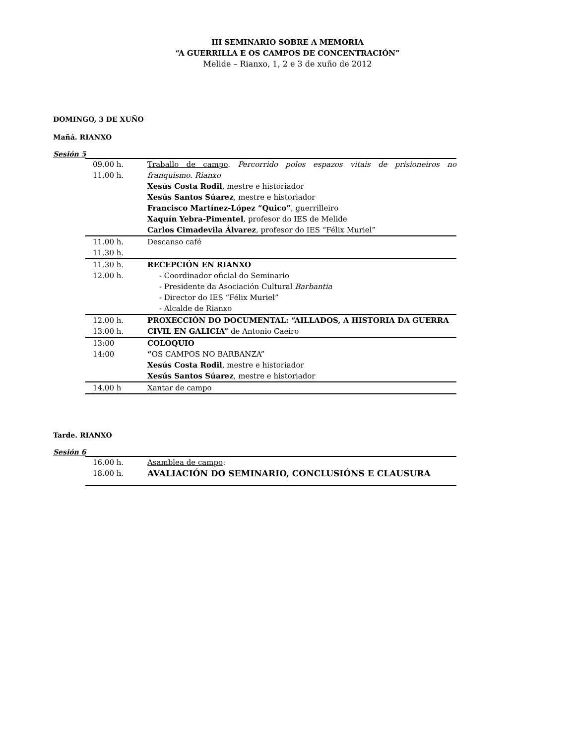III SEMINARIO SOBRE A MEMORIA
“A GUERRILLA E OS CAMPOS DE CONCENTRACIÓN”
Melide – Rianxo, 1, 2 e 3 de xuño de 2012
DOMINGO, 3 DE XUÑO
Mañá. RIANXO
Sesión 5
| 09.00 h. 11.00 h. | Traballo de campo . Percorrido polos espazos vitais de prisioneiros no franquismo. Rianxo Xesús Costa Rodil , mestre e historiador Xesús Santos Súarez , mestre e historiador Francisco Martínez-López “Quico” , guerrilleiro Xaquín Yebra-Pimentel , profesor do IES de Melide Carlos Cimadevila Álvarez , profesor do IES “Félix Muriel” |
| 11.00 h. 11.30 h. | Descanso café |
| 11.30 h. 12.00 h. | RECEPCIÓN EN RIANXO - Coordinador oficial do Seminario - Presidente da Asociación Cultural Barbantia - Director do IES “Félix Muriel” - Alcalde de Rianxo |
| 12.00 h. 13.00 h. | PROXECCIÓN DO DOCUMENTAL: “AILLADOS, A HISTORIA DA GUERRA CIVIL EN GALICIA” de Antonio Caeiro |
| 13:00 14:00 | COLOQUIO “ OS CAMPOS NO BARBANZA” Xesús Costa Rodil , mestre e historiador Xesús Santos Súarez , mestre e historiador |
| 14.00 h | Xantar de campo |
Tarde. RIANXO
Sesión 6
| 16.00 h. 18.00 h. | Asamblea de campo : AVALIACIÓN DO SEMINARIO, CONCLUSIÓNS E CLAUSURA |